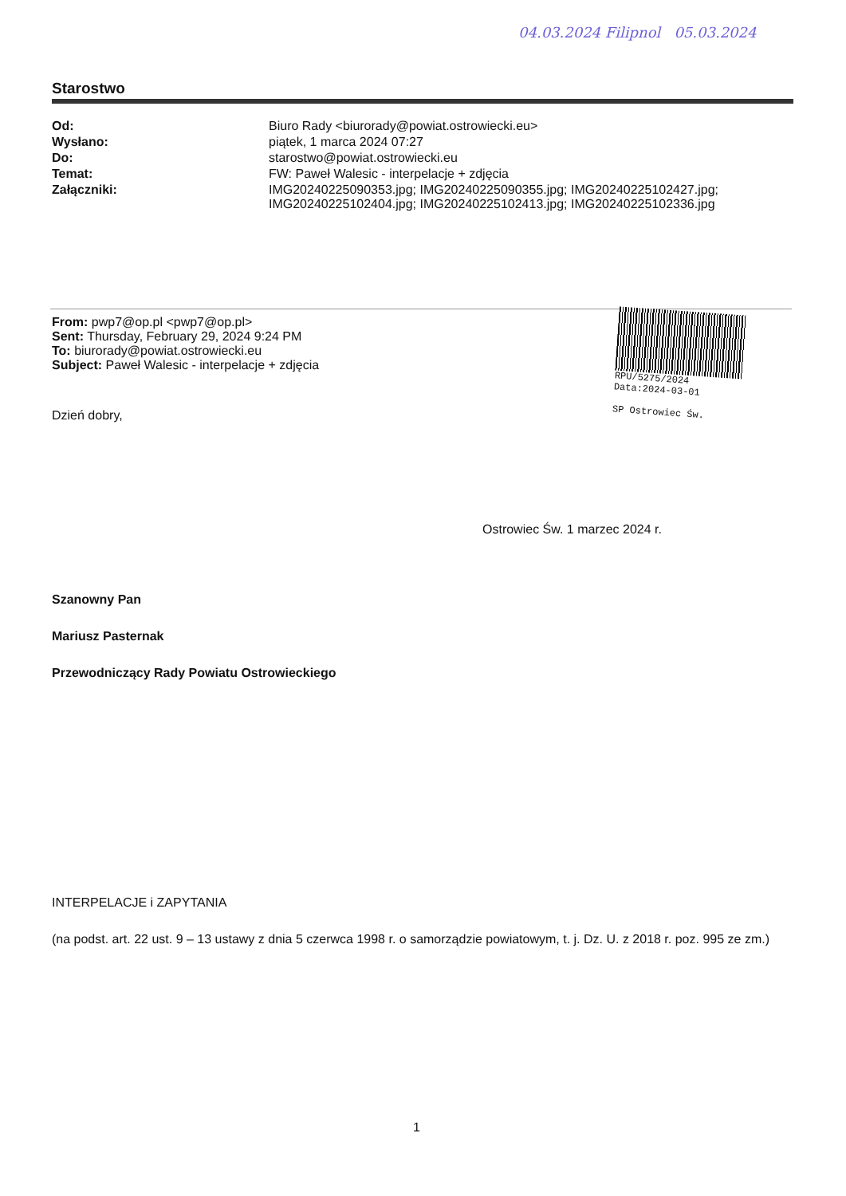04.03.2024 Filipnol 05.03.2024
Starostwo
| Od: | Biuro Rady <biurorady@powiat.ostrowiecki.eu> |
| Wysłano: | piątek, 1 marca 2024 07:27 |
| Do: | starostwo@powiat.ostrowiecki.eu |
| Temat: | FW: Paweł Walesic - interpelacje + zdjęcia |
| Załączniki: | IMG20240225090353.jpg; IMG20240225090355.jpg; IMG20240225102427.jpg; IMG20240225102404.jpg; IMG20240225102413.jpg; IMG20240225102336.jpg |
RPU/5275/2024
Data:2024-03-01
SP Ostrowiec Św.
From: pwp7@op.pl <pwp7@op.pl>
Sent: Thursday, February 29, 2024 9:24 PM
To: biurorady@powiat.ostrowiecki.eu
Subject: Paweł Walesic - interpelacje + zdjęcia
Dzień dobry,
Ostrowiec Św. 1 marzec 2024 r.
Szanowny Pan
Mariusz Pasternak
Przewodniczący Rady Powiatu Ostrowieckiego
INTERPELACJE i ZAPYTANIA
(na podst. art. 22 ust. 9 – 13 ustawy z dnia 5 czerwca 1998 r. o samorządzie powiatowym, t. j. Dz. U. z 2018 r. poz. 995 ze zm.)
1